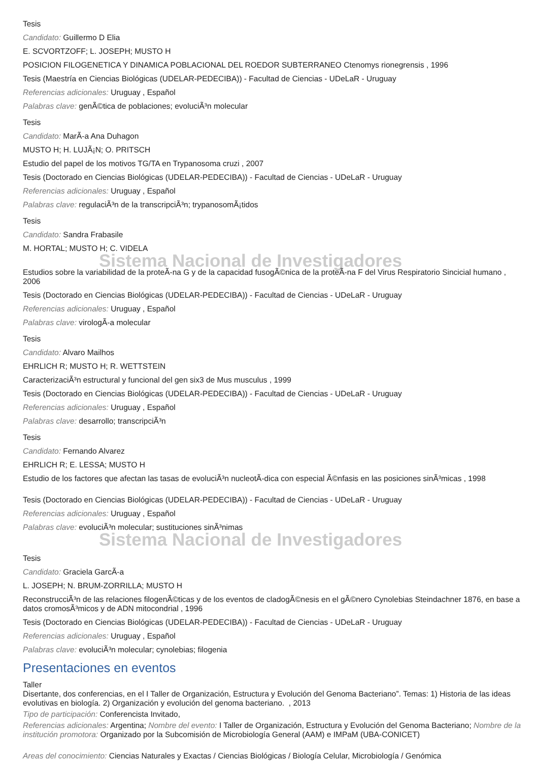Tesis
Candidato: Guillermo D Elia
E. SCVORTZOFF; L. JOSEPH; MUSTO H
POSICION FILOGENETICA Y DINAMICA POBLACIONAL DEL ROEDOR SUBTERRANEO Ctenomys rionegrensis , 1996
Tesis (Maestría en Ciencias Biológicas (UDELAR-PEDECIBA)) - Facultad de Ciencias - UDeLaR - Uruguay
Referencias adicionales: Uruguay , Español
Palabras clave: genÃ©tica de poblaciones; evoluciÃ³n molecular
Tesis
Candidato: MarÃ-a Ana Duhagon
MUSTO H; H. LUJÃ¡N; O. PRITSCH
Estudio del papel de los motivos TG/TA en Trypanosoma cruzi , 2007
Tesis (Doctorado en Ciencias Biológicas (UDELAR-PEDECIBA)) - Facultad de Ciencias - UDeLaR - Uruguay
Referencias adicionales: Uruguay , Español
Palabras clave: regulaciÃ³n de la transcripciÃ³n; trypanosomÃ¡tidos
Tesis
Candidato: Sandra Frabasile
M. HORTAL; MUSTO H; C. VIDELA
Sistema Nacional de Investigadores
Estudios sobre la variabilidad de la proteÃ-na G y de la capacidad fusogÃ©nica de la proteÃ-na F del Virus Respiratorio Sincicial humano , 2006
Tesis (Doctorado en Ciencias Biológicas (UDELAR-PEDECIBA)) - Facultad de Ciencias - UDeLaR - Uruguay
Referencias adicionales: Uruguay , Español
Palabras clave: virologÃ-a molecular
Tesis
Candidato: Alvaro Mailhos
EHRLICH R; MUSTO H; R. WETTSTEIN
CaracterizaciÃ³n estructural y funcional del gen six3 de Mus musculus , 1999
Tesis (Doctorado en Ciencias Biológicas (UDELAR-PEDECIBA)) - Facultad de Ciencias - UDeLaR - Uruguay
Referencias adicionales: Uruguay , Español
Palabras clave: desarrollo; transcripciÃ³n
Tesis
Candidato: Fernando Alvarez
EHRLICH R; E. LESSA; MUSTO H
Estudio de los factores que afectan las tasas de evoluciÃ³n nucleotÃ-dica con especial Ã©nfasis en las posiciones sinÃ³micas , 1998
Tesis (Doctorado en Ciencias Biológicas (UDELAR-PEDECIBA)) - Facultad de Ciencias - UDeLaR - Uruguay
Referencias adicionales: Uruguay , Español
Palabras clave: evoluciÃ³n molecular; sustituciones sinÃ³nimas
Sistema Nacional de Investigadores
Tesis
Candidato: Graciela GarcÃ-a
L. JOSEPH; N. BRUM-ZORRILLA; MUSTO H
ReconstrucciÃ³n de las relaciones filogenÃ©ticas y de los eventos de cladogÃ©nesis en el gÃ©nero Cynolebias Steindachner 1876, en base a datos cromosÃ³micos y de ADN mitocondrial , 1996
Tesis (Doctorado en Ciencias Biológicas (UDELAR-PEDECIBA)) - Facultad de Ciencias - UDeLaR - Uruguay
Referencias adicionales: Uruguay , Español
Palabras clave: evoluciÃ³n molecular; cynolebias; filogenia
Presentaciones en eventos
Taller
Disertante, dos conferencias, en el I Taller de Organización, Estructura y Evolución del Genoma Bacteriano”. Temas: 1) Historia de las ideas evolutivas en biología. 2) Organización y evolución del genoma bacteriano. , 2013
Tipo de participación: Conferencista Invitado,
Referencias adicionales: Argentina; Nombre del evento: I Taller de Organización, Estructura y Evolución del Genoma Bacteriano; Nombre de la institución promotora: Organizado por la Subcomisión de Microbiología General (AAM) e IMPaM (UBA-CONICET)
Areas del conocimiento: Ciencias Naturales y Exactas / Ciencias Biológicas / Biología Celular, Microbiología / Genómica